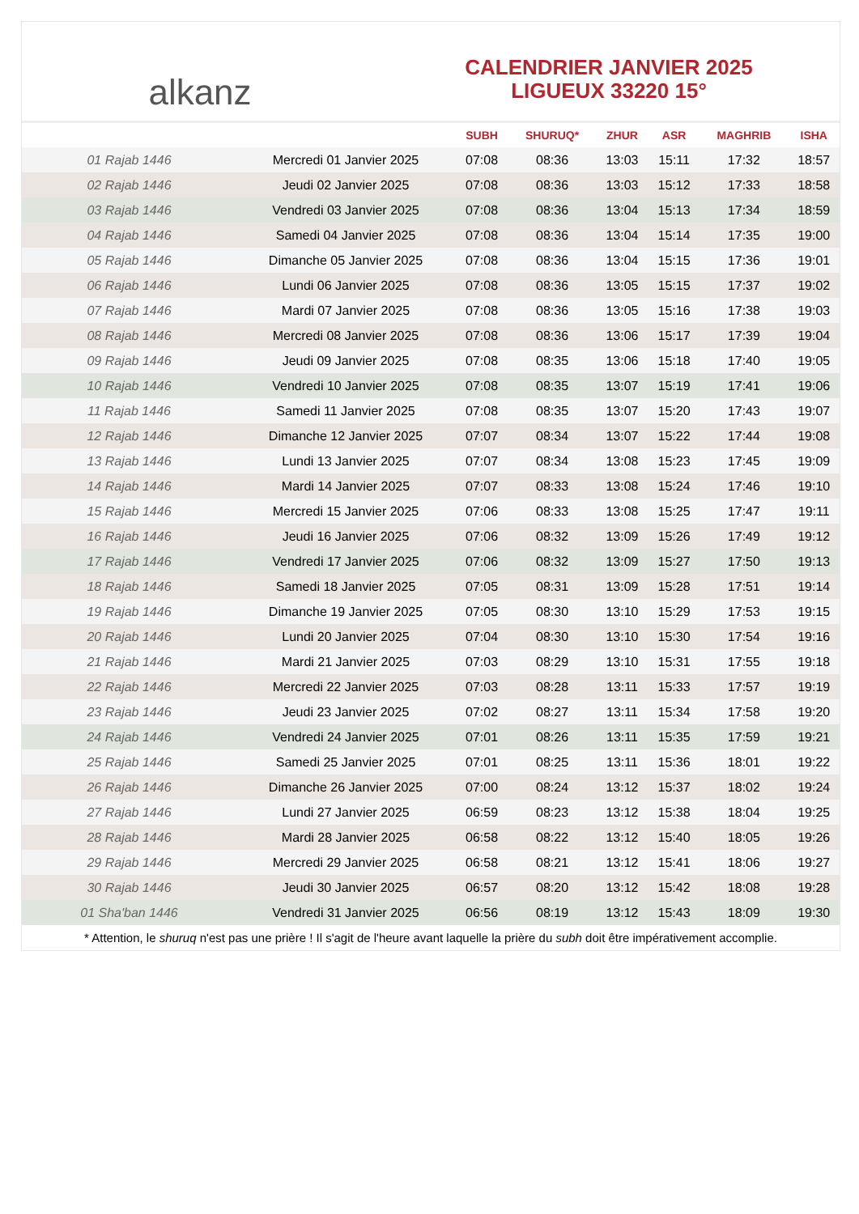alkanz
CALENDRIER JANVIER 2025
LIGUEUX 33220 15°
| | | SUBH | SHURUQ* | ZHUR | ASR | MAGHRIB | ISHA |
| --- | --- | --- | --- | --- | --- | --- | --- |
| 01 Rajab 1446 | Mercredi 01 Janvier 2025 | 07:08 | 08:36 | 13:03 | 15:11 | 17:32 | 18:57 |
| 02 Rajab 1446 | Jeudi 02 Janvier 2025 | 07:08 | 08:36 | 13:03 | 15:12 | 17:33 | 18:58 |
| 03 Rajab 1446 | Vendredi 03 Janvier 2025 | 07:08 | 08:36 | 13:04 | 15:13 | 17:34 | 18:59 |
| 04 Rajab 1446 | Samedi 04 Janvier 2025 | 07:08 | 08:36 | 13:04 | 15:14 | 17:35 | 19:00 |
| 05 Rajab 1446 | Dimanche 05 Janvier 2025 | 07:08 | 08:36 | 13:04 | 15:15 | 17:36 | 19:01 |
| 06 Rajab 1446 | Lundi 06 Janvier 2025 | 07:08 | 08:36 | 13:05 | 15:15 | 17:37 | 19:02 |
| 07 Rajab 1446 | Mardi 07 Janvier 2025 | 07:08 | 08:36 | 13:05 | 15:16 | 17:38 | 19:03 |
| 08 Rajab 1446 | Mercredi 08 Janvier 2025 | 07:08 | 08:36 | 13:06 | 15:17 | 17:39 | 19:04 |
| 09 Rajab 1446 | Jeudi 09 Janvier 2025 | 07:08 | 08:35 | 13:06 | 15:18 | 17:40 | 19:05 |
| 10 Rajab 1446 | Vendredi 10 Janvier 2025 | 07:08 | 08:35 | 13:07 | 15:19 | 17:41 | 19:06 |
| 11 Rajab 1446 | Samedi 11 Janvier 2025 | 07:08 | 08:35 | 13:07 | 15:20 | 17:43 | 19:07 |
| 12 Rajab 1446 | Dimanche 12 Janvier 2025 | 07:07 | 08:34 | 13:07 | 15:22 | 17:44 | 19:08 |
| 13 Rajab 1446 | Lundi 13 Janvier 2025 | 07:07 | 08:34 | 13:08 | 15:23 | 17:45 | 19:09 |
| 14 Rajab 1446 | Mardi 14 Janvier 2025 | 07:07 | 08:33 | 13:08 | 15:24 | 17:46 | 19:10 |
| 15 Rajab 1446 | Mercredi 15 Janvier 2025 | 07:06 | 08:33 | 13:08 | 15:25 | 17:47 | 19:11 |
| 16 Rajab 1446 | Jeudi 16 Janvier 2025 | 07:06 | 08:32 | 13:09 | 15:26 | 17:49 | 19:12 |
| 17 Rajab 1446 | Vendredi 17 Janvier 2025 | 07:06 | 08:32 | 13:09 | 15:27 | 17:50 | 19:13 |
| 18 Rajab 1446 | Samedi 18 Janvier 2025 | 07:05 | 08:31 | 13:09 | 15:28 | 17:51 | 19:14 |
| 19 Rajab 1446 | Dimanche 19 Janvier 2025 | 07:05 | 08:30 | 13:10 | 15:29 | 17:53 | 19:15 |
| 20 Rajab 1446 | Lundi 20 Janvier 2025 | 07:04 | 08:30 | 13:10 | 15:30 | 17:54 | 19:16 |
| 21 Rajab 1446 | Mardi 21 Janvier 2025 | 07:03 | 08:29 | 13:10 | 15:31 | 17:55 | 19:18 |
| 22 Rajab 1446 | Mercredi 22 Janvier 2025 | 07:03 | 08:28 | 13:11 | 15:33 | 17:57 | 19:19 |
| 23 Rajab 1446 | Jeudi 23 Janvier 2025 | 07:02 | 08:27 | 13:11 | 15:34 | 17:58 | 19:20 |
| 24 Rajab 1446 | Vendredi 24 Janvier 2025 | 07:01 | 08:26 | 13:11 | 15:35 | 17:59 | 19:21 |
| 25 Rajab 1446 | Samedi 25 Janvier 2025 | 07:01 | 08:25 | 13:11 | 15:36 | 18:01 | 19:22 |
| 26 Rajab 1446 | Dimanche 26 Janvier 2025 | 07:00 | 08:24 | 13:12 | 15:37 | 18:02 | 19:24 |
| 27 Rajab 1446 | Lundi 27 Janvier 2025 | 06:59 | 08:23 | 13:12 | 15:38 | 18:04 | 19:25 |
| 28 Rajab 1446 | Mardi 28 Janvier 2025 | 06:58 | 08:22 | 13:12 | 15:40 | 18:05 | 19:26 |
| 29 Rajab 1446 | Mercredi 29 Janvier 2025 | 06:58 | 08:21 | 13:12 | 15:41 | 18:06 | 19:27 |
| 30 Rajab 1446 | Jeudi 30 Janvier 2025 | 06:57 | 08:20 | 13:12 | 15:42 | 18:08 | 19:28 |
| 01 Sha'ban 1446 | Vendredi 31 Janvier 2025 | 06:56 | 08:19 | 13:12 | 15:43 | 18:09 | 19:30 |
* Attention, le shuruq n'est pas une prière ! Il s'agit de l'heure avant laquelle la prière du subh doit être impérativement accomplie.